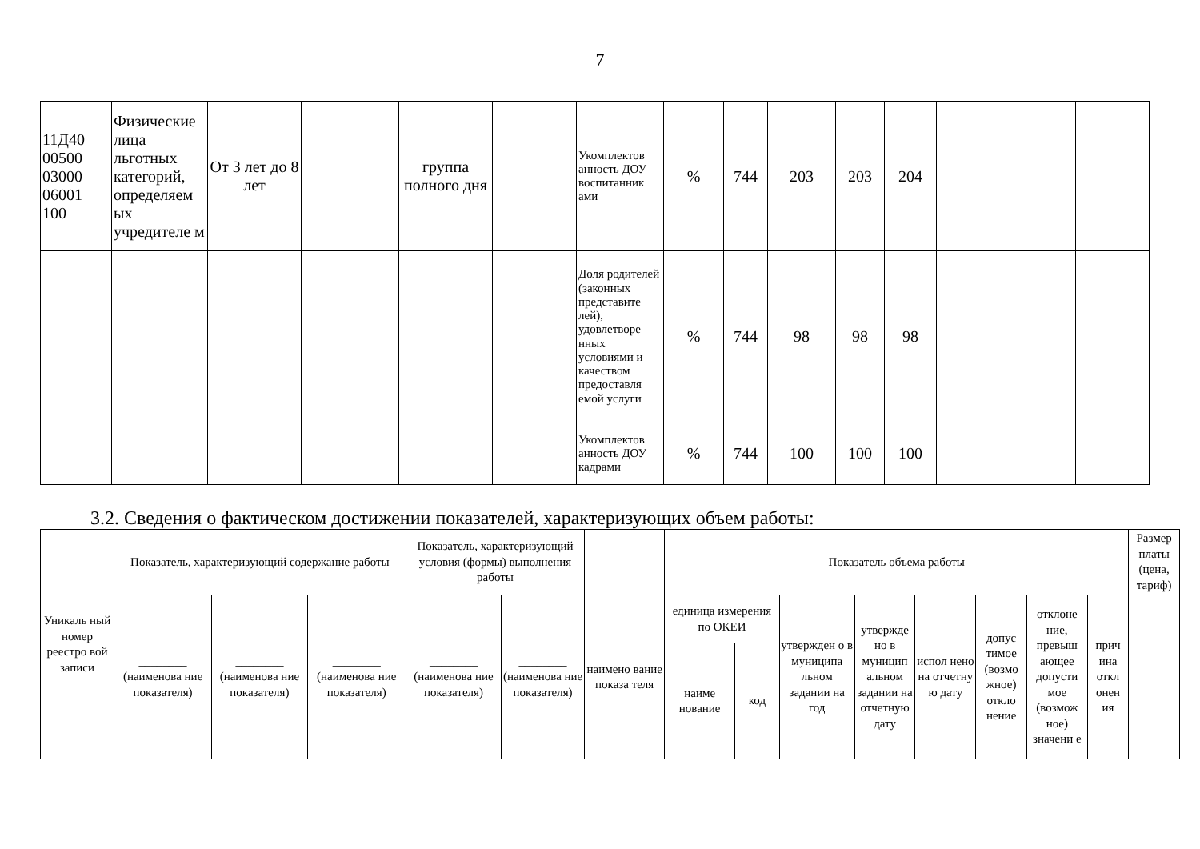7
| 11Д40 00500 03000 06001 100 | Физические лица льготных категорий, определяем ых учредителе м | От 3 лет до 8 лет | | группа полного дня | | Укомплектов анность ДОУ воспитанник ами | % | 744 | 203 | 203 | 204 | | | |
| | | | | | | Доля родителей (законных представите лей), удовлетворе нных условиями и качеством предоставля емой услуги | % | 744 | 98 | 98 | 98 | | | |
| | | | | | | Укомплектов анность ДОУ кадрами | % | 744 | 100 | 100 | 100 | | | |
3.2. Сведения о фактическом достижении показателей, характеризующих объем работы:
| Уникаль ный номер реестро вой записи | Показатель, характеризующий содержание работы | | | Показатель, характеризующий условия (формы) выполнения работы | | | Показатель объема работы | | | | | | | | Размер платы (цена, тариф) |
| --- | --- | --- | --- | --- | --- | --- | --- | --- | --- | --- | --- | --- | --- | --- | --- |
| | ________ (наименова ние показателя) | ________ (наименова ние показателя) | ________ (наименова ние показателя) | ________ (наименова ние показателя) | ________ (наименова ние показателя) | наимено вание показа теля | единица измерения по ОКЕИ | | утвержден о в муниципа льном задании на год | утвержде но в муницип альном задании на отчетную дату | испол нено на отчетну ю дату | допус тимое (возмо жное) откло нение | отклоне ние, превыш ающее допусти мое (возмож ное) значени е | прич ина откл онен ия | |
| | | | | | | | наиме нование | код | | | | | | | |